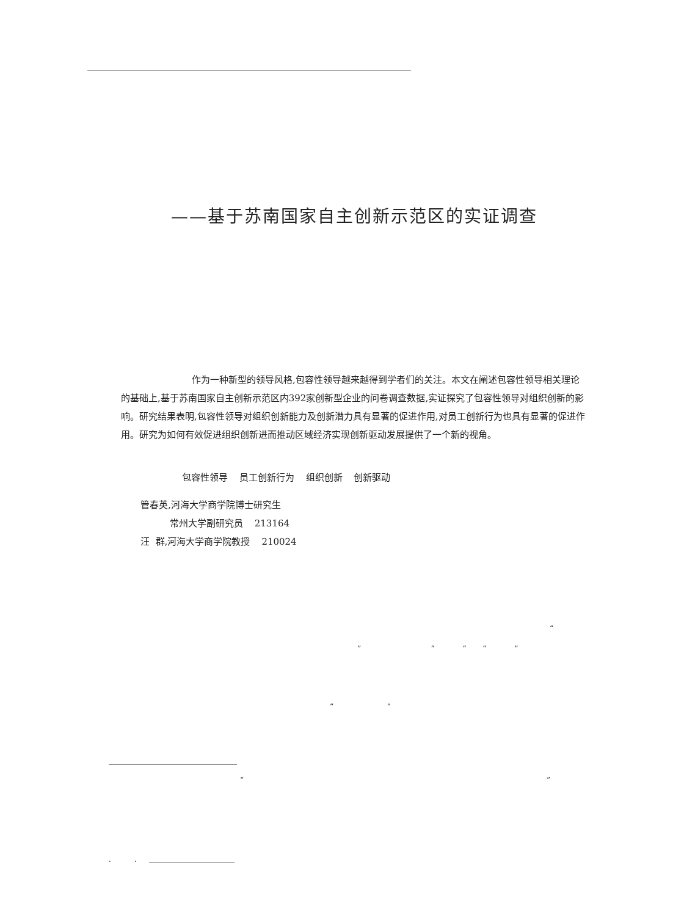——基于苏南国家自主创新示范区的实证调查
作为一种新型的领导风格,包容性领导越来越得到学者们的关注。本文在阐述包容性领导相关理论的基础上,基于苏南国家自主创新示范区内392家创新型企业的问卷调查数据,实证探究了包容性领导对组织创新的影响。研究结果表明,包容性领导对组织创新能力及创新潜力具有显著的促进作用,对员工创新行为也具有显著的促进作用。研究为如何有效促进组织创新进而推动区域经济实现创新驱动发展提供了一个新的视角。
包容性领导 员工创新行为 组织创新 创新驱动
管春英,河海大学商学院博士研究生
常州大学副研究员 213164
汪 群,河海大学商学院教授 210024
“
” “ ” “ ”
“ ”
“ ”
. .